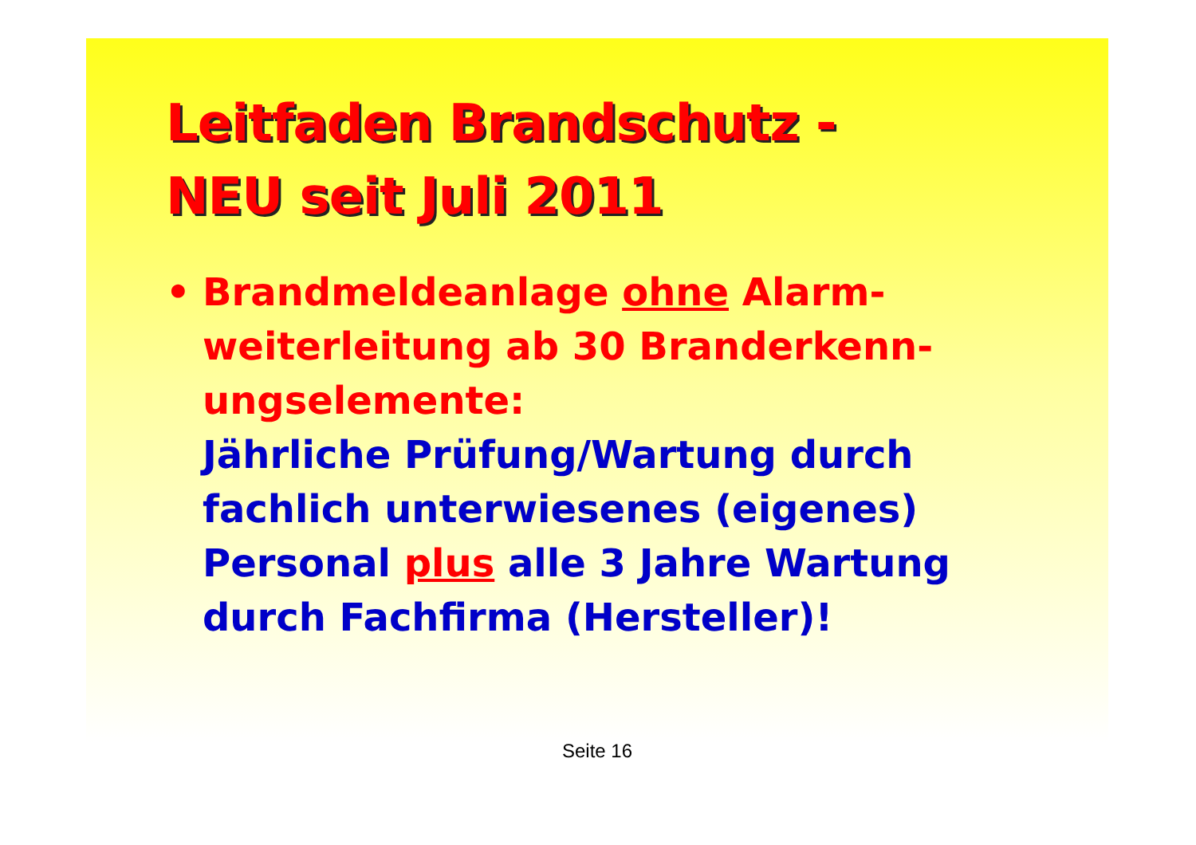Leitfaden Brandschutz -
NEU seit Juli 2011
• Brandmeldeanlage ohne Alarm-
weiterleitung ab 30 Branderkenn-
ungselemente:
Jährliche Prüfung/Wartung durch
fachlich unterwiesenes (eigenes)
Personal plus alle 3 Jahre Wartung
durch Fachfirma (Hersteller)!
Seite 16